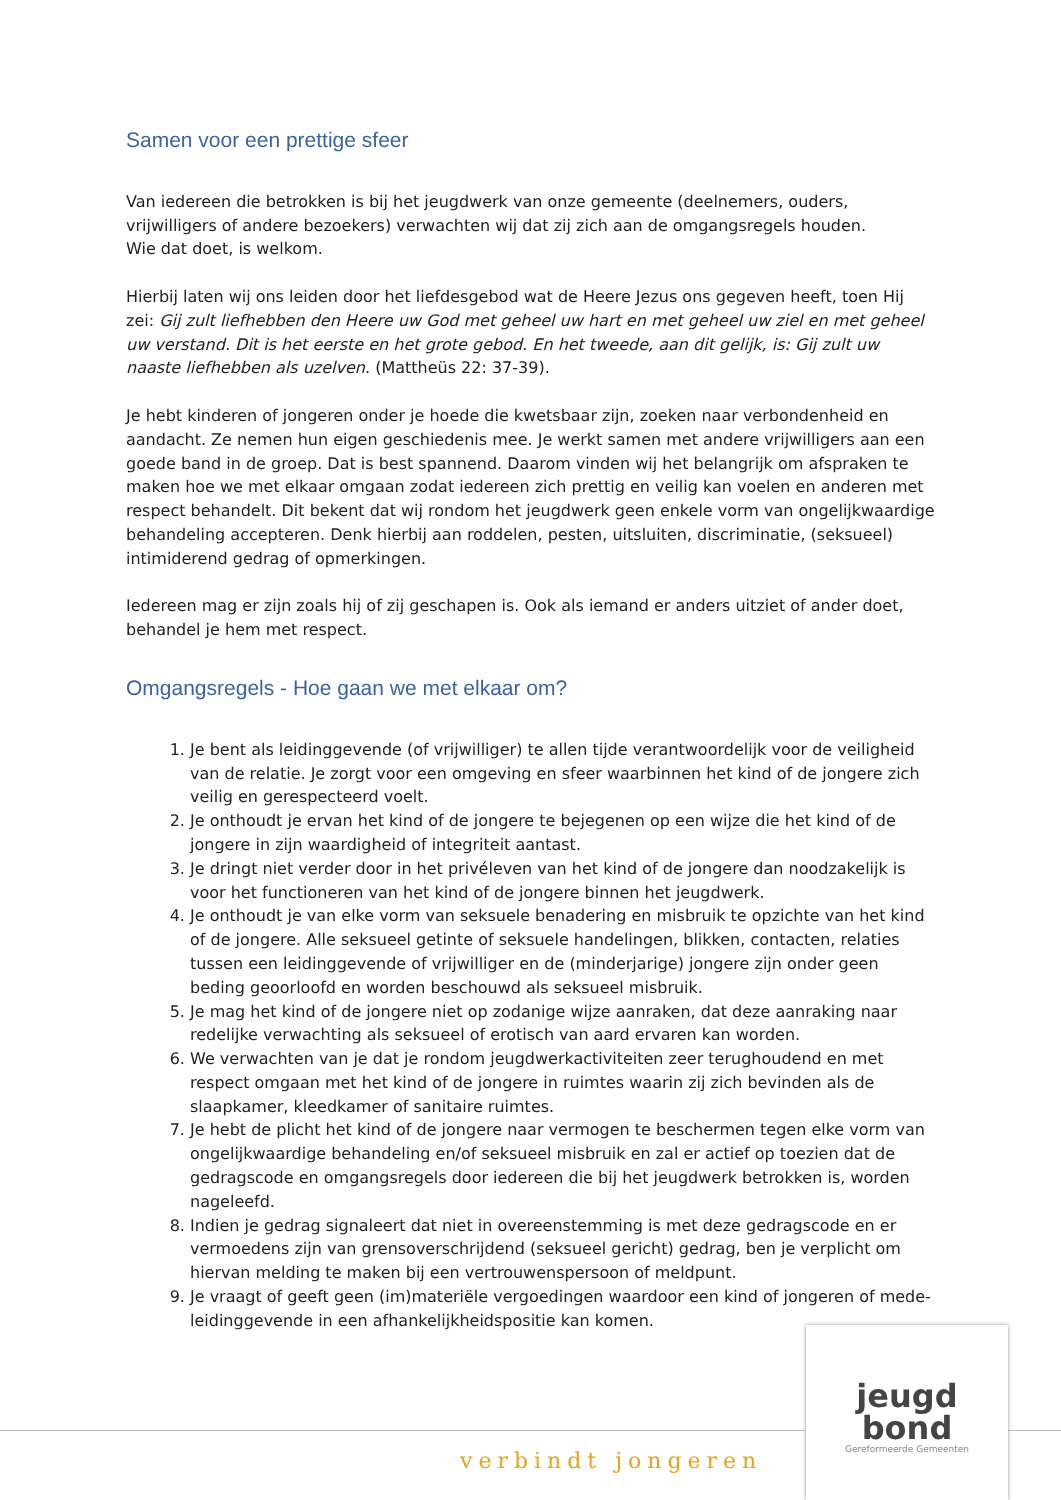Samen voor een prettige sfeer
Van iedereen die betrokken is bij het jeugdwerk van onze gemeente (deelnemers, ouders, vrijwilligers of andere bezoekers) verwachten wij dat zij zich aan de omgangsregels houden.
Wie dat doet, is welkom.
Hierbij laten wij ons leiden door het liefdesgebod wat de Heere Jezus ons gegeven heeft, toen Hij zei: Gij zult liefhebben den Heere uw God met geheel uw hart en met geheel uw ziel en met geheel uw verstand. Dit is het eerste en het grote gebod. En het tweede, aan dit gelijk, is: Gij zult uw naaste liefhebben als uzelven. (Mattheüs 22: 37-39).
Je hebt kinderen of jongeren onder je hoede die kwetsbaar zijn, zoeken naar verbondenheid en aandacht. Ze nemen hun eigen geschiedenis mee. Je werkt samen met andere vrijwilligers aan een goede band in de groep. Dat is best spannend. Daarom vinden wij het belangrijk om afspraken te maken hoe we met elkaar omgaan zodat iedereen zich prettig en veilig kan voelen en anderen met respect behandelt. Dit bekent dat wij rondom het jeugdwerk geen enkele vorm van ongelijkwaardige behandeling accepteren. Denk hierbij aan roddelen, pesten, uitsluiten, discriminatie, (seksueel) intimiderend gedrag of opmerkingen.
Iedereen mag er zijn zoals hij of zij geschapen is. Ook als iemand er anders uitziet of ander doet, behandel je hem met respect.
Omgangsregels - Hoe gaan we met elkaar om?
1. Je bent als leidinggevende (of vrijwilliger) te allen tijde verantwoordelijk voor de veiligheid van de relatie. Je zorgt voor een omgeving en sfeer waarbinnen het kind of de jongere zich veilig en gerespecteerd voelt.
2. Je onthoudt je ervan het kind of de jongere te bejegenen op een wijze die het kind of de jongere in zijn waardigheid of integriteit aantast.
3. Je dringt niet verder door in het privéleven van het kind of de jongere dan noodzakelijk is voor het functioneren van het kind of de jongere binnen het jeugdwerk.
4. Je onthoudt je van elke vorm van seksuele benadering en misbruik te opzichte van het kind of de jongere. Alle seksueel getinte of seksuele handelingen, blikken, contacten, relaties tussen een leidinggevende of vrijwilliger en de (minderjarige) jongere zijn onder geen beding geoorloofd en worden beschouwd als seksueel misbruik.
5. Je mag het kind of de jongere niet op zodanige wijze aanraken, dat deze aanraking naar redelijke verwachting als seksueel of erotisch van aard ervaren kan worden.
6. We verwachten van je dat je rondom jeugdwerkactiviteiten zeer terughoudend en met respect omgaan met het kind of de jongere in ruimtes waarin zij zich bevinden als de slaapkamer, kleedkamer of sanitaire ruimtes.
7. Je hebt de plicht het kind of de jongere naar vermogen te beschermen tegen elke vorm van ongelijkwaardige behandeling en/of seksueel misbruik en zal er actief op toezien dat de gedragscode en omgangsregels door iedereen die bij het jeugdwerk betrokken is, worden nageleefd.
8. Indien je gedrag signaleert dat niet in overeenstemming is met deze gedragscode en er vermoedens zijn van grensoverschrijdend (seksueel gericht) gedrag, ben je verplicht om hiervan melding te maken bij een vertrouwenspersoon of meldpunt.
9. Je vraagt of geeft geen (im)materiële vergoedingen waardoor een kind of jongeren of mede-leidinggevende in een afhankelijkheidspositie kan komen.
verbindt jongeren
jeugd
bond
Gereformeerde Gemeenten